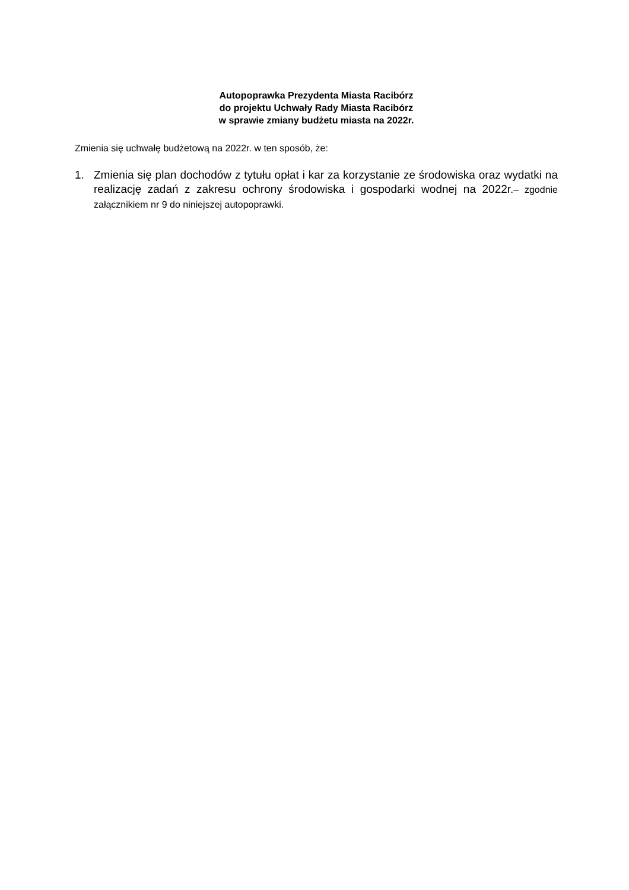Autopoprawka Prezydenta Miasta Racibórz
do projektu Uchwały Rady Miasta Racibórz
w sprawie zmiany budżetu miasta na 2022r.
Zmienia się uchwałę budżetową na 2022r. w ten sposób, że:
1. Zmienia się plan dochodów z tytułu opłat i kar za korzystanie ze środowiska oraz wydatki na realizację zadań z zakresu ochrony środowiska i gospodarki wodnej na 2022r.– zgodnie załącznikiem nr 9 do niniejszej autopoprawki.